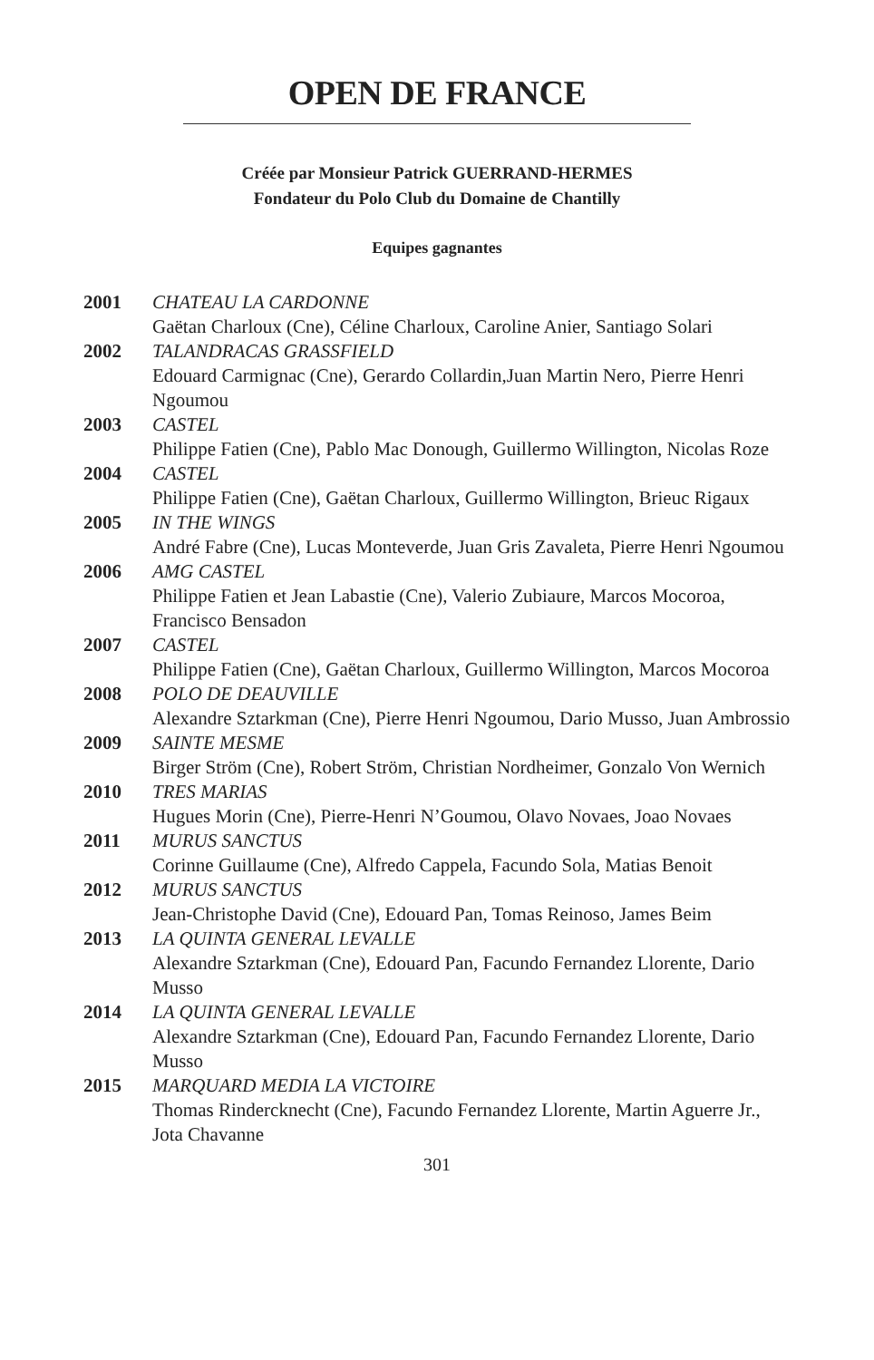OPEN DE FRANCE
Créée par Monsieur Patrick GUERRAND-HERMES
Fondateur du Polo Club du Domaine de Chantilly
Equipes gagnantes
2001 CHATEAU LA CARDONNE
Gaëtan Charloux (Cne), Céline Charloux, Caroline Anier, Santiago Solari
2002 TALANDRACAS GRASSFIELD
Edouard Carmignac (Cne), Gerardo Collardin,Juan Martin Nero, Pierre Henri Ngoumou
2003 CASTEL
Philippe Fatien (Cne), Pablo Mac Donough, Guillermo Willington, Nicolas Roze
2004 CASTEL
Philippe Fatien (Cne), Gaëtan Charloux, Guillermo Willington, Brieuc Rigaux
2005 IN THE WINGS
André Fabre (Cne), Lucas Monteverde, Juan Gris Zavaleta, Pierre Henri Ngoumou
2006 AMG CASTEL
Philippe Fatien et Jean Labastie (Cne), Valerio Zubiaure, Marcos Mocoroa, Francisco Bensadon
2007 CASTEL
Philippe Fatien (Cne), Gaëtan Charloux, Guillermo Willington, Marcos Mocoroa
2008 POLO DE DEAUVILLE
Alexandre Sztarkman (Cne), Pierre Henri Ngoumou, Dario Musso, Juan Ambrossio
2009 SAINTE MESME
Birger Ström (Cne), Robert Ström, Christian Nordheimer, Gonzalo Von Wernich
2010 TRES MARIAS
Hugues Morin (Cne), Pierre-Henri N’Goumou, Olavo Novaes, Joao Novaes
2011 MURUS SANCTUS
Corinne Guillaume (Cne), Alfredo Cappela, Facundo Sola, Matias Benoit
2012 MURUS SANCTUS
Jean-Christophe David (Cne), Edouard Pan, Tomas Reinoso, James Beim
2013 LA QUINTA GENERAL LEVALLE
Alexandre Sztarkman (Cne), Edouard Pan, Facundo Fernandez Llorente, Dario Musso
2014 LA QUINTA GENERAL LEVALLE
Alexandre Sztarkman (Cne), Edouard Pan, Facundo Fernandez Llorente, Dario Musso
2015 MARQUARD MEDIA LA VICTOIRE
Thomas Rindercknecht (Cne), Facundo Fernandez Llorente, Martin Aguerre Jr., Jota Chavanne
301